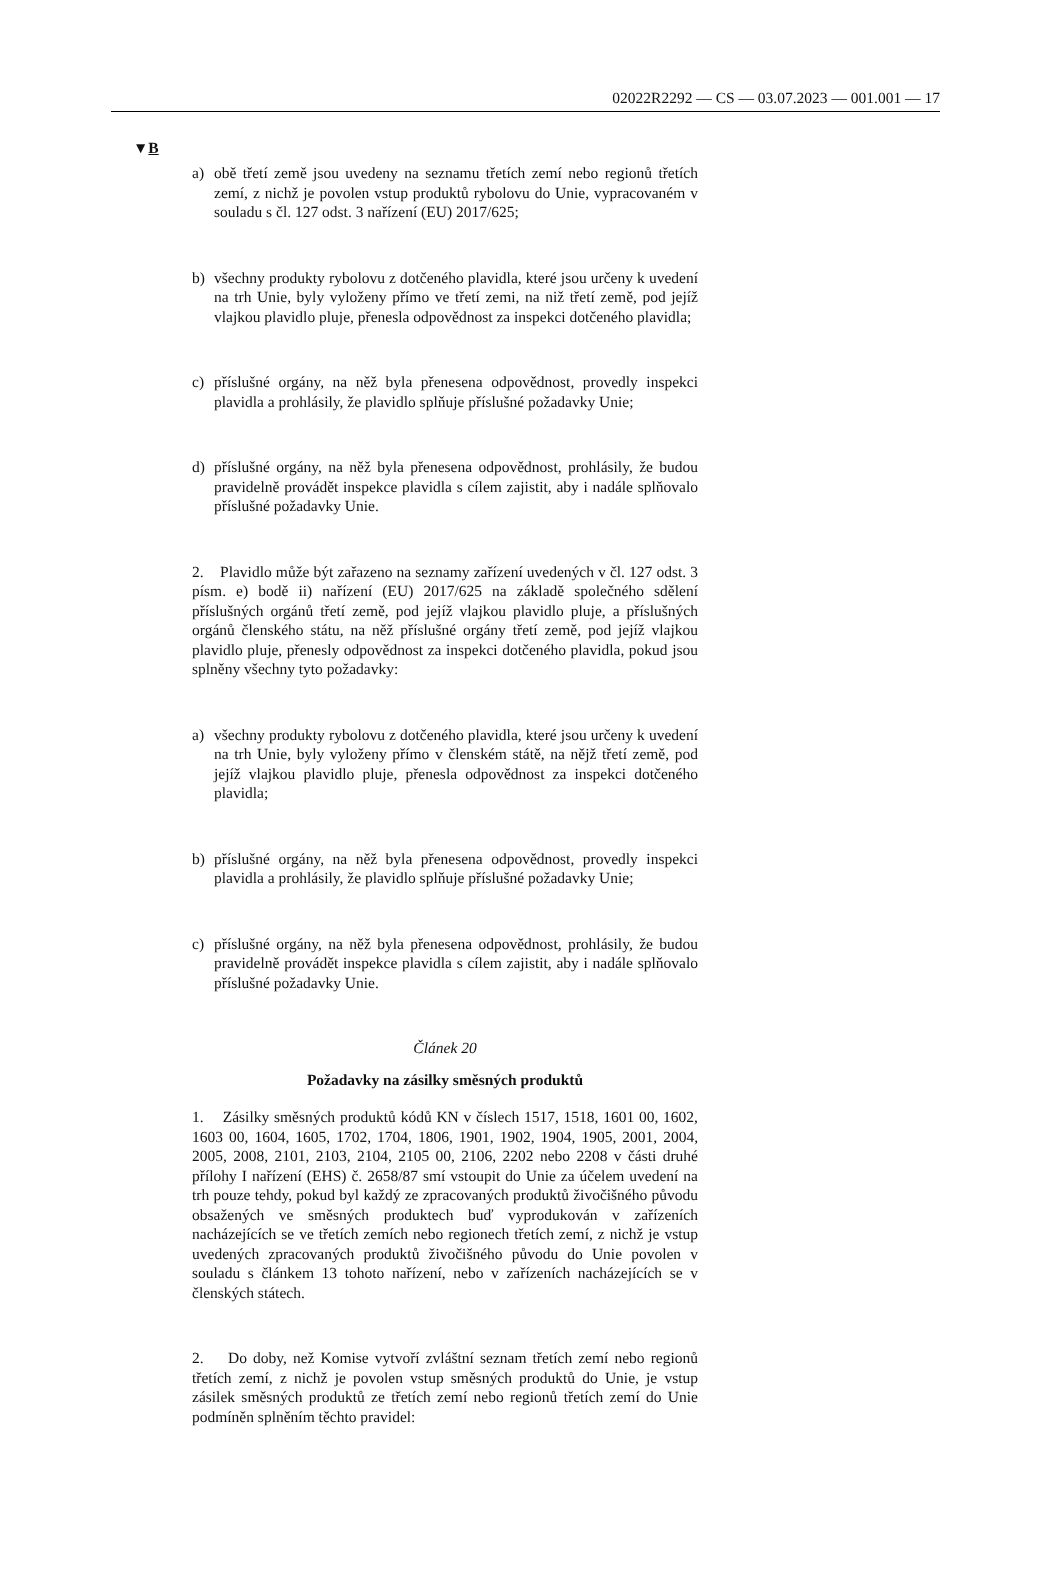02022R2292 — CS — 03.07.2023 — 001.001 — 17
▼B
a) obě třetí země jsou uvedeny na seznamu třetích zemí nebo regionů třetích zemí, z nichž je povolen vstup produktů rybolovu do Unie, vypracovaném v souladu s čl. 127 odst. 3 nařízení (EU) 2017/625;
b) všechny produkty rybolovu z dotčeného plavidla, které jsou určeny k uvedení na trh Unie, byly vyloženy přímo ve třetí zemi, na niž třetí země, pod jejíž vlajkou plavidlo pluje, přenesla odpovědnost za inspekci dotčeného plavidla;
c) příslušné orgány, na něž byla přenesena odpovědnost, provedly inspekci plavidla a prohlásily, že plavidlo splňuje příslušné požadavky Unie;
d) příslušné orgány, na něž byla přenesena odpovědnost, prohlásily, že budou pravidelně provádět inspekce plavidla s cílem zajistit, aby i nadále splňovalo příslušné požadavky Unie.
2. Plavidlo může být zařazeno na seznamy zařízení uvedených v čl. 127 odst. 3 písm. e) bodě ii) nařízení (EU) 2017/625 na základě společného sdělení příslušných orgánů třetí země, pod jejíž vlajkou plavidlo pluje, a příslušných orgánů členského státu, na něž příslušné orgány třetí země, pod jejíž vlajkou plavidlo pluje, přenesly odpovědnost za inspekci dotčeného plavidla, pokud jsou splněny všechny tyto požadavky:
a) všechny produkty rybolovu z dotčeného plavidla, které jsou určeny k uvedení na trh Unie, byly vyloženy přímo v členském státě, na nějž třetí země, pod jejíž vlajkou plavidlo pluje, přenesla odpovědnost za inspekci dotčeného plavidla;
b) příslušné orgány, na něž byla přenesena odpovědnost, provedly inspekci plavidla a prohlásily, že plavidlo splňuje příslušné požadavky Unie;
c) příslušné orgány, na něž byla přenesena odpovědnost, prohlásily, že budou pravidelně provádět inspekce plavidla s cílem zajistit, aby i nadále splňovalo příslušné požadavky Unie.
Článek 20
Požadavky na zásilky směsných produktů
1. Zásilky směsných produktů kódů KN v číslech 1517, 1518, 1601 00, 1602, 1603 00, 1604, 1605, 1702, 1704, 1806, 1901, 1902, 1904, 1905, 2001, 2004, 2005, 2008, 2101, 2103, 2104, 2105 00, 2106, 2202 nebo 2208 v části druhé přílohy I nařízení (EHS) č. 2658/87 smí vstoupit do Unie za účelem uvedení na trh pouze tehdy, pokud byl každý ze zpracovaných produktů živočišného původu obsažených ve směsných produktech buď vyprodukován v zařízeních nacházejících se ve třetích zemích nebo regionech třetích zemí, z nichž je vstup uvedených zpracovaných produktů živočišného původu do Unie povolen v souladu s článkem 13 tohoto nařízení, nebo v zařízeních nacházejících se v členských státech.
2. Do doby, než Komise vytvoří zvláštní seznam třetích zemí nebo regionů třetích zemí, z nichž je povolen vstup směsných produktů do Unie, je vstup zásilek směsných produktů ze třetích zemí nebo regionů třetích zemí do Unie podmíněn splněním těchto pravidel: